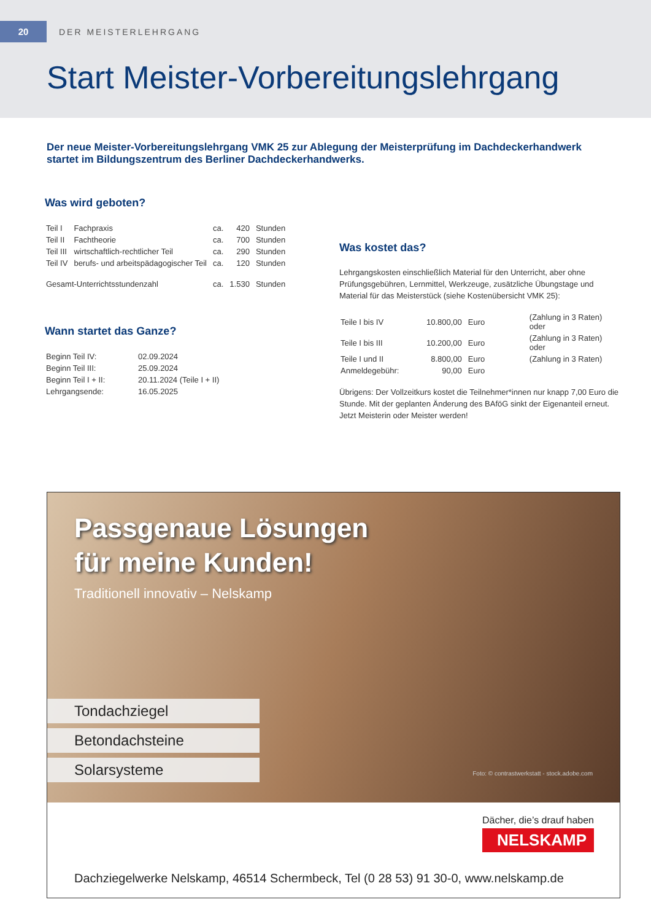20
DER MEISTERLEHRGANG
Start Meister-Vorbereitungslehrgang
Der neue Meister-Vorbereitungslehrgang VMK 25 zur Ablegung der Meisterprüfung im Dachdeckerhandwerk startet im Bildungszentrum des Berliner Dachdeckerhandwerks.
Was wird geboten?
| Teil I | Fachpraxis | ca. | 420 | Stunden |
| Teil II | Fachtheorie | ca. | 700 | Stunden |
| Teil III | wirtschaftlich-rechtlicher Teil | ca. | 290 | Stunden |
| Teil IV | berufs- und arbeitspädagogischer Teil | ca. | 120 | Stunden |
| Gesamt-Unterrichtsstundenzahl | | ca. | 1.530 | Stunden |
Wann startet das Ganze?
| Beginn Teil IV: | 02.09.2024 |
| Beginn Teil III: | 25.09.2024 |
| Beginn Teil I + II: | 20.11.2024 (Teile I + II) |
| Lehrgangsende: | 16.05.2025 |
Was kostet das?
Lehrgangskosten einschließlich Material für den Unterricht, aber ohne Prüfungsgebühren, Lernmittel, Werkzeuge, zusätzliche Übungstage und Material für das Meisterstück (siehe Kostenübersicht VMK 25):
| Teile I bis IV | 10.800,00 | Euro | (Zahlung in 3 Raten) oder |
| Teile I bis III | 10.200,00 | Euro | (Zahlung in 3 Raten) oder |
| Teile I und II | 8.800,00 | Euro | (Zahlung in 3 Raten) |
| Anmeldegebühr: | 90,00 | Euro | |
Übrigens: Der Vollzeitkurs kostet die Teilnehmer*innen nur knapp 7,00 Euro die Stunde. Mit der geplanten Änderung des BAföG sinkt der Eigenanteil erneut. Jetzt Meisterin oder Meister werden!
Passgenaue Lösungen
für meine Kunden!
Traditionell innovativ – Nelskamp
Tondachziegel
Betondachsteine
Solarsysteme
Foto: © contrastwerkstatt - stock.adobe.com
Dächer, die’s drauf haben
NELSKAMP
Dachziegelwerke Nelskamp, 46514 Schermbeck, Tel (0 28 53) 91 30-0, www.nelskamp.de